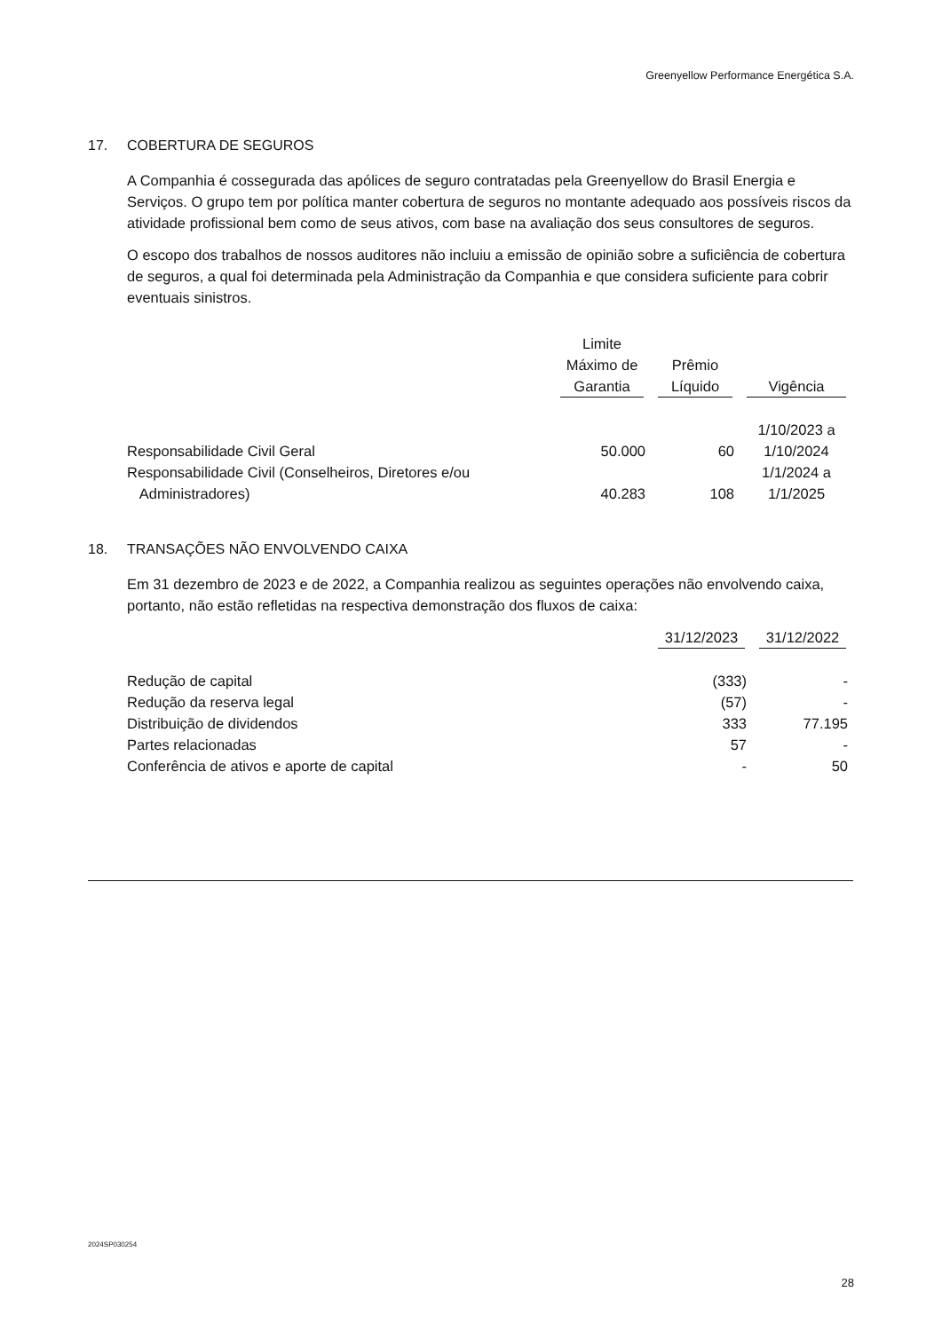Greenyellow Performance Energética S.A.
17. COBERTURA DE SEGUROS
A Companhia é cossegurada das apólices de seguro contratadas pela Greenyellow do Brasil Energia e Serviços. O grupo tem por política manter cobertura de seguros no montante adequado aos possíveis riscos da atividade profissional bem como de seus ativos, com base na avaliação dos seus consultores de seguros.
O escopo dos trabalhos de nossos auditores não incluiu a emissão de opinião sobre a suficiência de cobertura de seguros, a qual foi determinada pela Administração da Companhia e que considera suficiente para cobrir eventuais sinistros.
| | Limite Máximo de Garantia | Prêmio Líquido | Vigência |
| --- | --- | --- | --- |
| Responsabilidade Civil Geral | 50.000 | 60 | 1/10/2023 a 1/10/2024 |
| Responsabilidade Civil (Conselheiros, Diretores e/ou Administradores) | 40.283 | 108 | 1/1/2024 a 1/1/2025 |
18. TRANSAÇÕES NÃO ENVOLVENDO CAIXA
Em 31 dezembro de 2023 e de 2022, a Companhia realizou as seguintes operações não envolvendo caixa, portanto, não estão refletidas na respectiva demonstração dos fluxos de caixa:
| | 31/12/2023 | 31/12/2022 |
| --- | --- | --- |
| Redução de capital | (333) | - |
| Redução da reserva legal | (57) | - |
| Distribuição de dividendos | 333 | 77.195 |
| Partes relacionadas | 57 | - |
| Conferência de ativos e aporte de capital | - | 50 |
2024SP030254
28